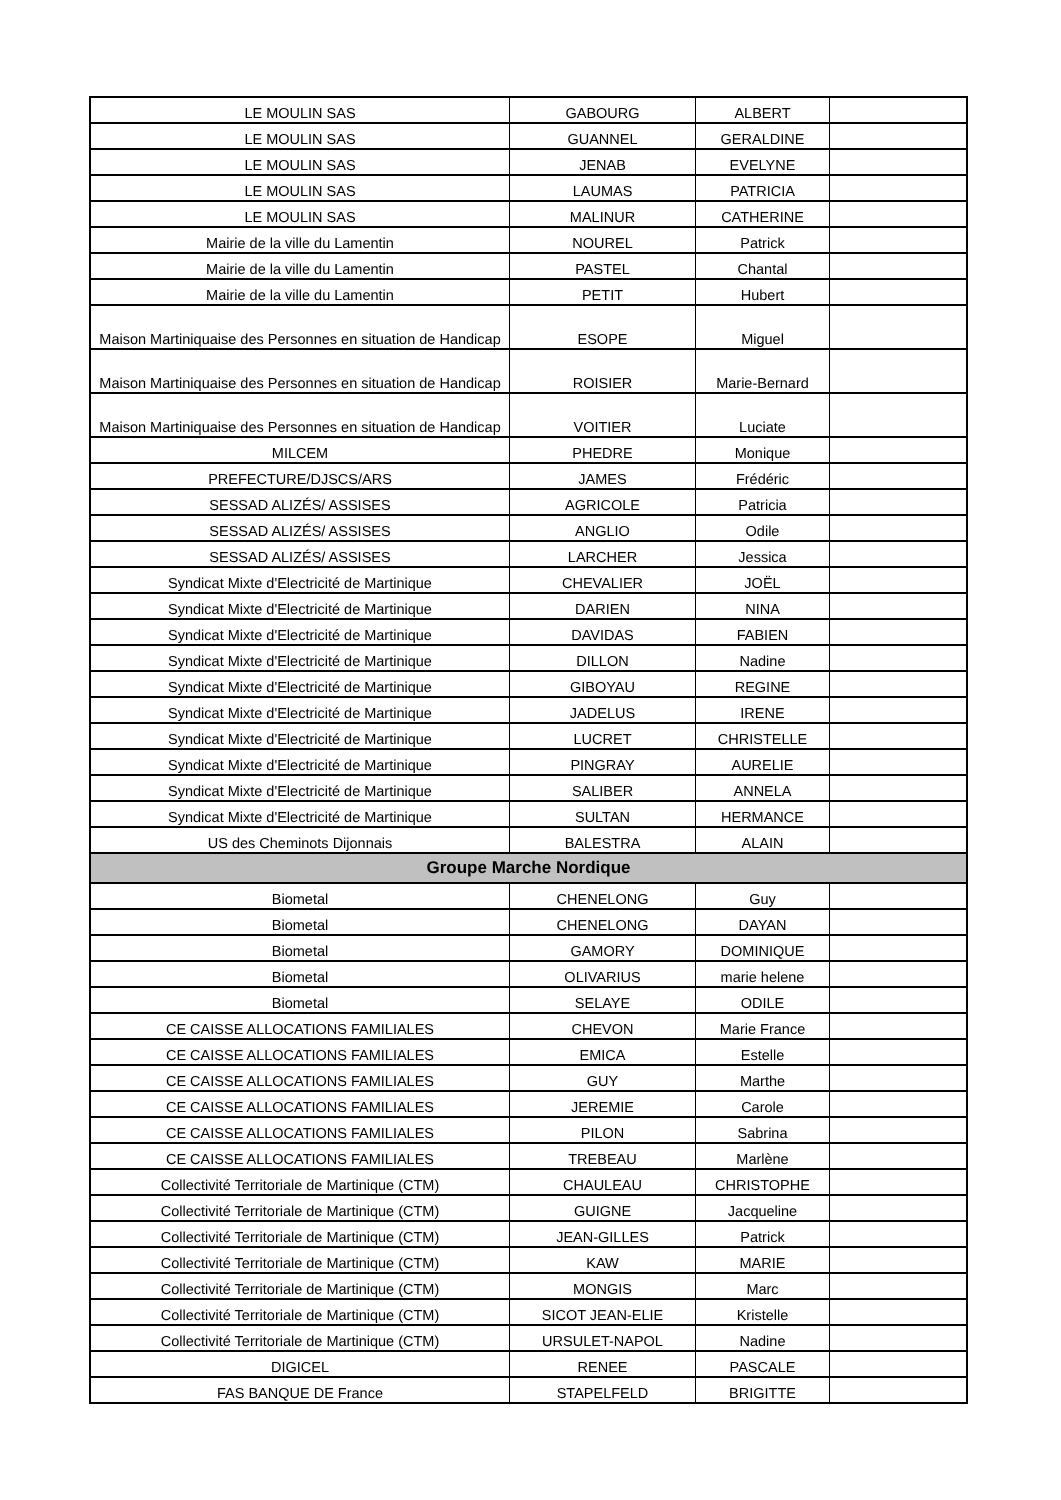| LE MOULIN SAS | GABOURG | ALBERT | |
| LE MOULIN SAS | GUANNEL | GERALDINE | |
| LE MOULIN SAS | JENAB | EVELYNE | |
| LE MOULIN SAS | LAUMAS | PATRICIA | |
| LE MOULIN SAS | MALINUR | CATHERINE | |
| Mairie de la ville du Lamentin | NOUREL | Patrick | |
| Mairie de la ville du Lamentin | PASTEL | Chantal | |
| Mairie de la ville du Lamentin | PETIT | Hubert | |
| Maison Martiniquaise des Personnes en situation de Handicap | ESOPE | Miguel | |
| Maison Martiniquaise des Personnes en situation de Handicap | ROISIER | Marie-Bernard | |
| Maison Martiniquaise des Personnes en situation de Handicap | VOITIER | Luciate | |
| MILCEM | PHEDRE | Monique | |
| PREFECTURE/DJSCS/ARS | JAMES | Frédéric | |
| SESSAD ALIZÉS/ ASSISES | AGRICOLE | Patricia | |
| SESSAD ALIZÉS/ ASSISES | ANGLIO | Odile | |
| SESSAD ALIZÉS/ ASSISES | LARCHER | Jessica | |
| Syndicat Mixte d'Electricité de Martinique | CHEVALIER | JOËL | |
| Syndicat Mixte d'Electricité de Martinique | DARIEN | NINA | |
| Syndicat Mixte d'Electricité de Martinique | DAVIDAS | FABIEN | |
| Syndicat Mixte d'Electricité de Martinique | DILLON | Nadine | |
| Syndicat Mixte d'Electricité de Martinique | GIBOYAU | REGINE | |
| Syndicat Mixte d'Electricité de Martinique | JADELUS | IRENE | |
| Syndicat Mixte d'Electricité de Martinique | LUCRET | CHRISTELLE | |
| Syndicat Mixte d'Electricité de Martinique | PINGRAY | AURELIE | |
| Syndicat Mixte d'Electricité de Martinique | SALIBER | ANNELA | |
| Syndicat Mixte d'Electricité de Martinique | SULTAN | HERMANCE | |
| US des Cheminots Dijonnais | BALESTRA | ALAIN | |
| Groupe Marche Nordique | | | |
| Biometal | CHENELONG | Guy | |
| Biometal | CHENELONG | DAYAN | |
| Biometal | GAMORY | DOMINIQUE | |
| Biometal | OLIVARIUS | marie helene | |
| Biometal | SELAYE | ODILE | |
| CE CAISSE ALLOCATIONS FAMILIALES | CHEVON | Marie France | |
| CE CAISSE ALLOCATIONS FAMILIALES | EMICA | Estelle | |
| CE CAISSE ALLOCATIONS FAMILIALES | GUY | Marthe | |
| CE CAISSE ALLOCATIONS FAMILIALES | JEREMIE | Carole | |
| CE CAISSE ALLOCATIONS FAMILIALES | PILON | Sabrina | |
| CE CAISSE ALLOCATIONS FAMILIALES | TREBEAU | Marlène | |
| Collectivité Territoriale de Martinique (CTM) | CHAULEAU | CHRISTOPHE | |
| Collectivité Territoriale de Martinique (CTM) | GUIGNE | Jacqueline | |
| Collectivité Territoriale de Martinique (CTM) | JEAN-GILLES | Patrick | |
| Collectivité Territoriale de Martinique (CTM) | KAW | MARIE | |
| Collectivité Territoriale de Martinique (CTM) | MONGIS | Marc | |
| Collectivité Territoriale de Martinique (CTM) | SICOT JEAN-ELIE | Kristelle | |
| Collectivité Territoriale de Martinique (CTM) | URSULET-NAPOL | Nadine | |
| DIGICEL | RENEE | PASCALE | |
| FAS BANQUE DE France | STAPELFELD | BRIGITTE | |